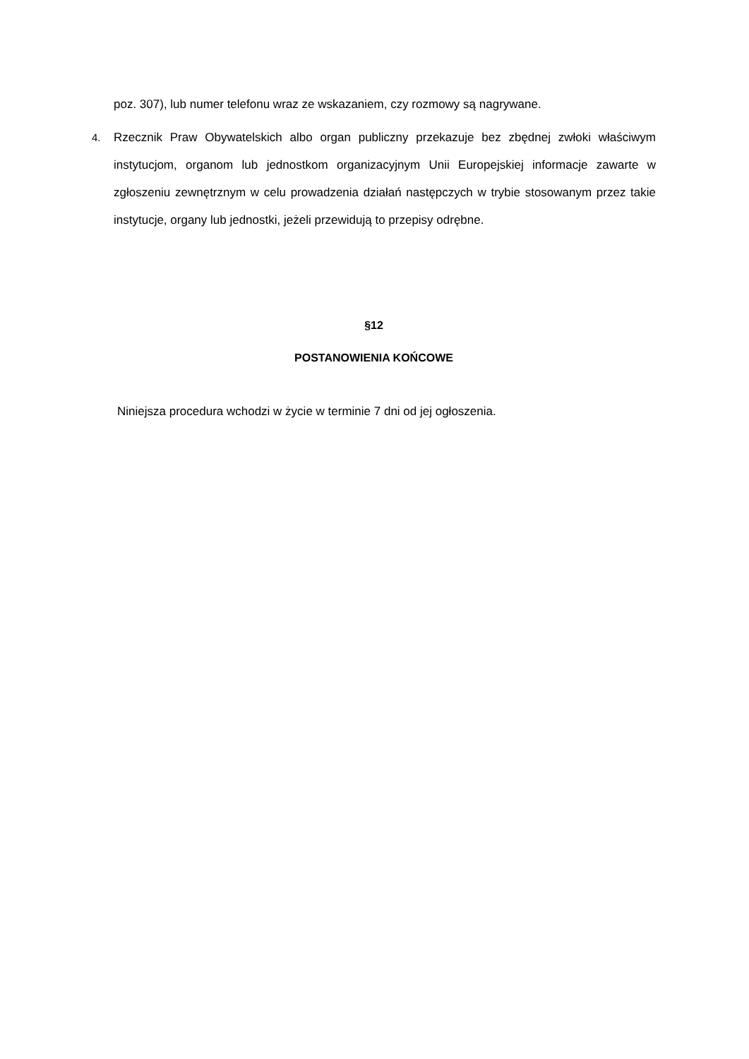poz. 307), lub numer telefonu wraz ze wskazaniem, czy rozmowy są nagrywane.
4. Rzecznik Praw Obywatelskich albo organ publiczny przekazuje bez zbędnej zwłoki właściwym instytucjom, organom lub jednostkom organizacyjnym Unii Europejskiej informacje zawarte w zgłoszeniu zewnętrznym w celu prowadzenia działań następczych w trybie stosowanym przez takie instytucje, organy lub jednostki, jeżeli przewidują to przepisy odrębne.
§12
POSTANOWIENIA KOŃCOWE
Niniejsza procedura wchodzi w życie w terminie 7 dni od jej ogłoszenia.